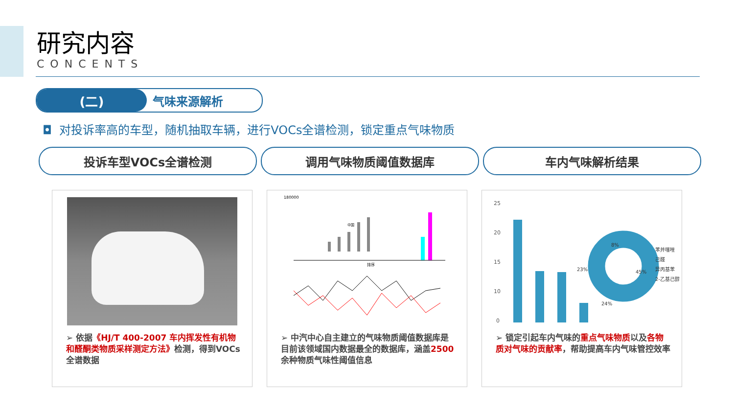研究内容
CONCENTS
(二) 气味来源解析
◘ 对投诉率高的车型，随机抽取车辆，进行VOCs全谱检测，锁定重点气味物质
投诉车型VOCs全谱检测 调用气味物质阈值数据库 车内气味解析结果
➢ 依据《HJ/T 400-2007 车内挥发性有机物和醛酮类物质采样测定方法》检测，得到VOCs全谱数据
180000
排序
中国
➢ 中汽中心自主建立的气味物质阈值数据库是目前该领域国内数据最全的数据库，涵盖2500余种物质气味性阈值信息
25
20
15
10
0
8%
23%
45%
24%
苯并噻唑
己醛
异丙基苯
2-乙基己醇
➢ 锁定引起车内气味的重点气味物质以及各物质对气味的贡献率，帮助提高车内气味管控效率